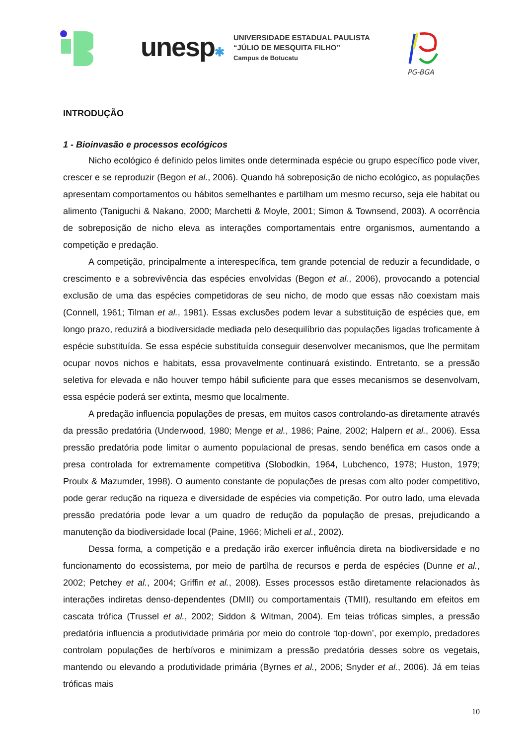unesp✱
UNIVERSIDADE ESTADUAL PAULISTA
“JÚLIO DE MESQUITA FILHO”
Campus de Botucatu
PG-BGA
INTRODUÇÃO
1 - Bioinvasão e processos ecológicos
Nicho ecológico é definido pelos limites onde determinada espécie ou grupo específico pode viver, crescer e se reproduzir (Begon et al., 2006). Quando há sobreposição de nicho ecológico, as populações apresentam comportamentos ou hábitos semelhantes e partilham um mesmo recurso, seja ele habitat ou alimento (Taniguchi & Nakano, 2000; Marchetti & Moyle, 2001; Simon & Townsend, 2003). A ocorrência de sobreposição de nicho eleva as interações comportamentais entre organismos, aumentando a competição e predação.
A competição, principalmente a interespecífica, tem grande potencial de reduzir a fecundidade, o crescimento e a sobrevivência das espécies envolvidas (Begon et al., 2006), provocando a potencial exclusão de uma das espécies competidoras de seu nicho, de modo que essas não coexistam mais (Connell, 1961; Tilman et al., 1981). Essas exclusões podem levar a substituição de espécies que, em longo prazo, reduzirá a biodiversidade mediada pelo desequilíbrio das populações ligadas troficamente à espécie substituída. Se essa espécie substituída conseguir desenvolver mecanismos, que lhe permitam ocupar novos nichos e habitats, essa provavelmente continuará existindo. Entretanto, se a pressão seletiva for elevada e não houver tempo hábil suficiente para que esses mecanismos se desenvolvam, essa espécie poderá ser extinta, mesmo que localmente.
A predação influencia populações de presas, em muitos casos controlando-as diretamente através da pressão predatória (Underwood, 1980; Menge et al., 1986; Paine, 2002; Halpern et al., 2006). Essa pressão predatória pode limitar o aumento populacional de presas, sendo benéfica em casos onde a presa controlada for extremamente competitiva (Slobodkin, 1964, Lubchenco, 1978; Huston, 1979; Proulx & Mazumder, 1998). O aumento constante de populações de presas com alto poder competitivo, pode gerar redução na riqueza e diversidade de espécies via competição. Por outro lado, uma elevada pressão predatória pode levar a um quadro de redução da população de presas, prejudicando a manutenção da biodiversidade local (Paine, 1966; Micheli et al., 2002).
Dessa forma, a competição e a predação irão exercer influência direta na biodiversidade e no funcionamento do ecossistema, por meio de partilha de recursos e perda de espécies (Dunne et al., 2002; Petchey et al., 2004; Griffin et al., 2008). Esses processos estão diretamente relacionados às interações indiretas denso-dependentes (DMII) ou comportamentais (TMII), resultando em efeitos em cascata trófica (Trussel et al., 2002; Siddon & Witman, 2004). Em teias tróficas simples, a pressão predatória influencia a produtividade primária por meio do controle ‘top-down’, por exemplo, predadores controlam populações de herbívoros e minimizam a pressão predatória desses sobre os vegetais, mantendo ou elevando a produtividade primária (Byrnes et al., 2006; Snyder et al., 2006). Já em teias tróficas mais
10